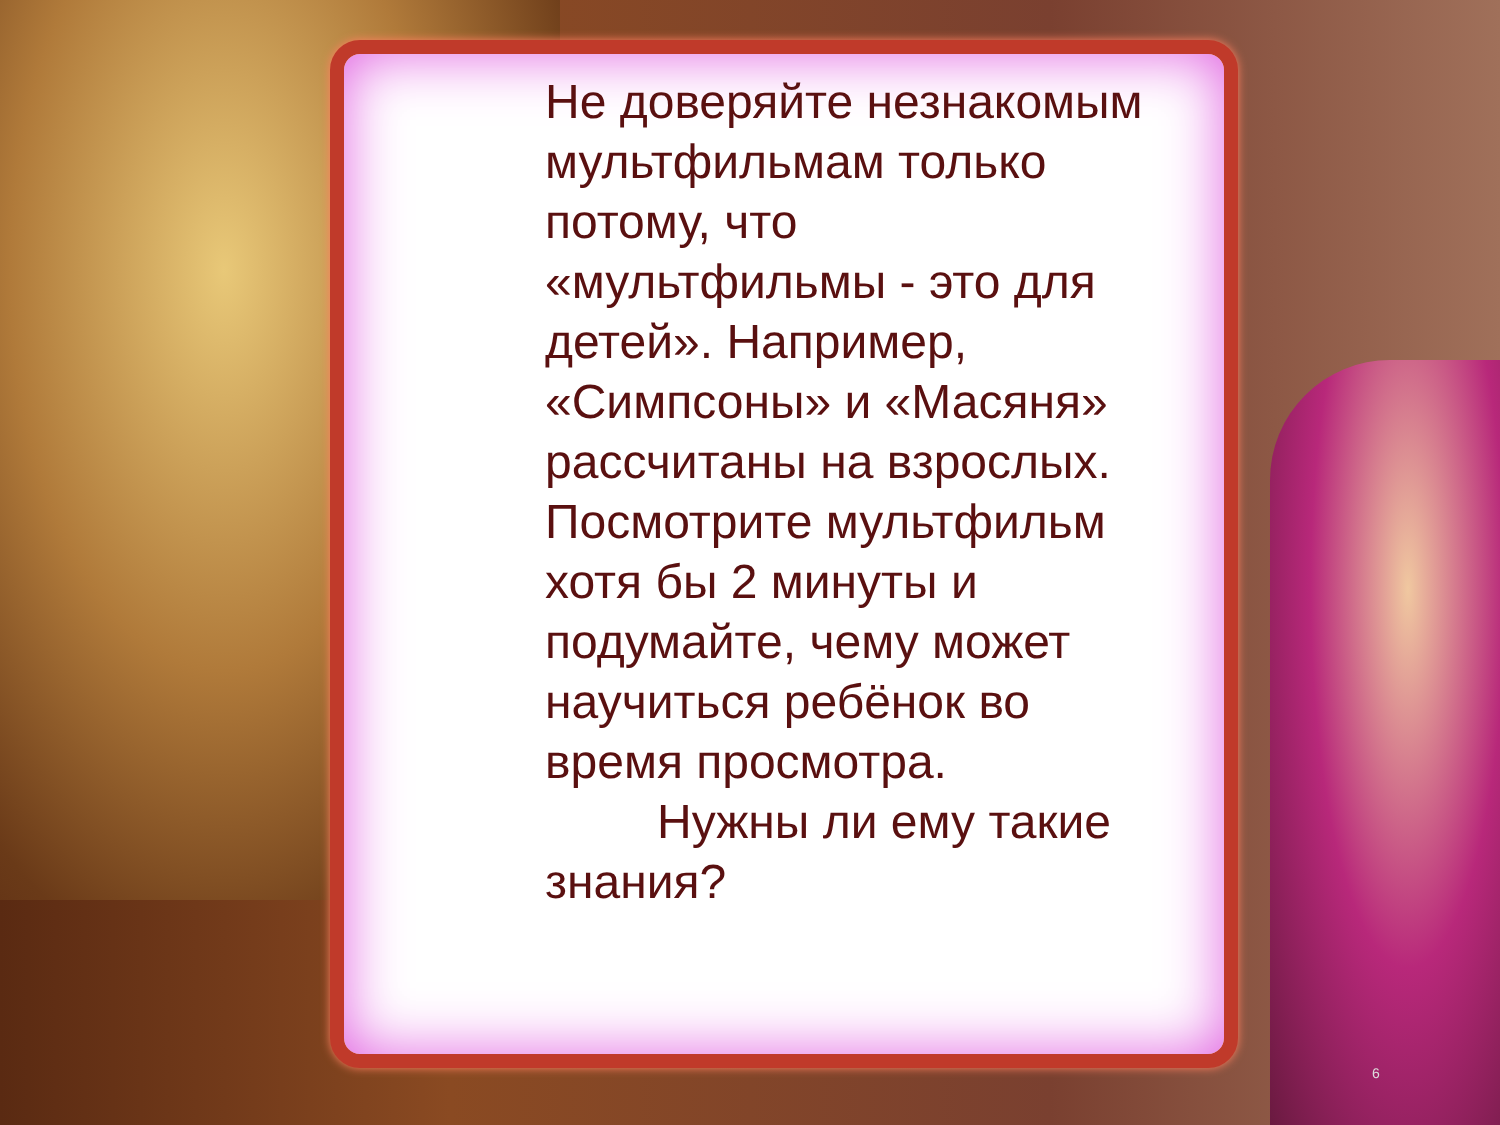Не доверяйте незнакомым мультфильмам только потому, что «мультфильмы - это для детей». Например, «Симпсоны» и «Масяня» рассчитаны на взрослых. Посмотрите мультфильм хотя бы 2 минуты и подумайте, чему может научиться ребёнок во время просмотра.
Нужны ли ему такие знания?
6